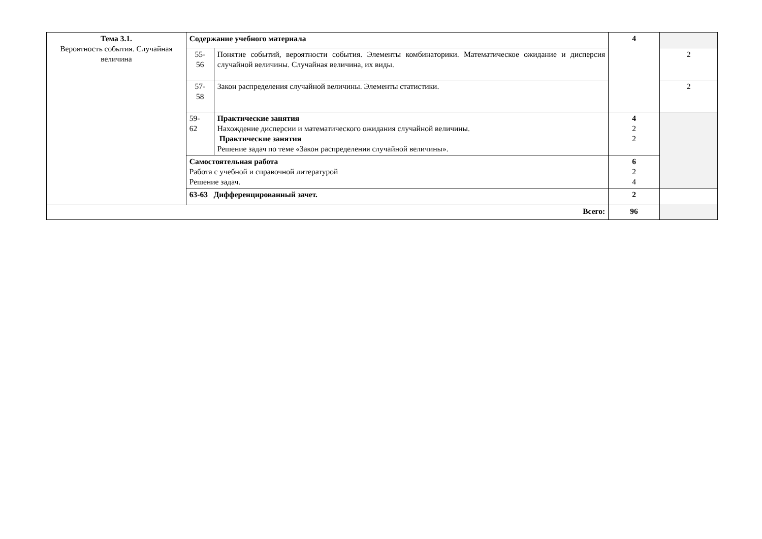| Тема 3.1. Вероятность события. Случайная величина | Содержание учебного материала | | 4 | |
| | 55- 56 | Понятие событий, вероятности события. Элементы комбинаторики. Математическое ожидание и дисперсия случайной величины. Случайная величина, их виды. | | 2 |
| | 57- 58 | Закон распределения случайной величины. Элементы статистики. | | 2 |
| | 59- 62 | Практические занятия Нахождение дисперсии и математического ожидания случайной величины. Практические занятия Решение задач по теме «Закон распределения случайной величины». | 4 2 2 | |
| | Самостоятельная работа Работа с учебной и справочной литературой Решение задач. | | 6 2 4 | |
| | 63-63 Дифференцированный зачет. | | 2 | |
| Всего: | | | 96 | |